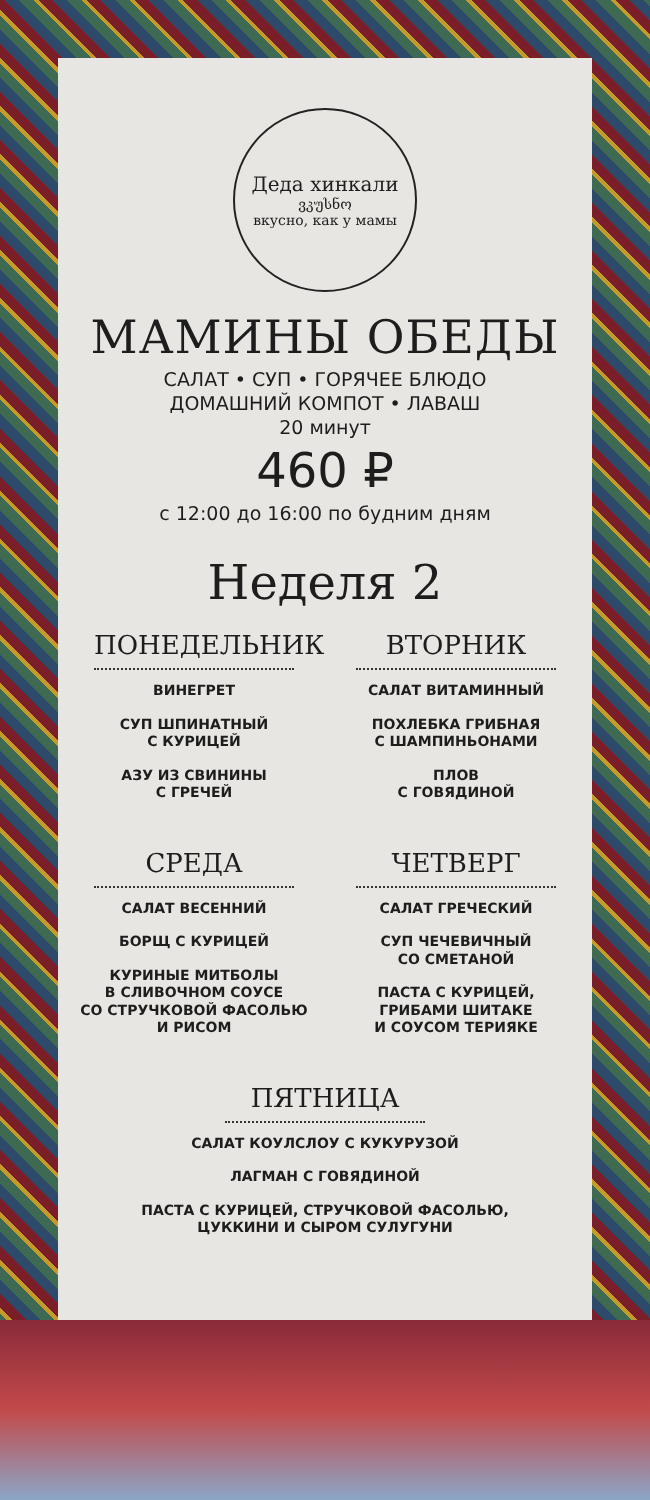Деда хинкали
ვკუსნო
вкусно, как у мамы
МАМИНЫ ОБЕДЫ
САЛАТ • СУП • ГОРЯЧЕЕ БЛЮДО
ДОМАШНИЙ КОМПОТ • ЛАВАШ
20 минут
460 ₽
с 12:00 до 16:00 по будним дням
Неделя 2
ПОНЕДЕЛЬНИК
ВИНЕГРЕТ
СУП ШПИНАТНЫЙ
С КУРИЦЕЙ
АЗУ ИЗ СВИНИНЫ
С ГРЕЧЕЙ
ВТОРНИК
САЛАТ ВИТАМИННЫЙ
ПОХЛЕБКА ГРИБНАЯ
С ШАМПИНЬОНАМИ
ПЛОВ
С ГОВЯДИНОЙ
СРЕДА
САЛАТ ВЕСЕННИЙ
БОРЩ С КУРИЦЕЙ
КУРИНЫЕ МИТБОЛЫ
В СЛИВОЧНОМ СОУСЕ
СО СТРУЧКОВОЙ ФАСОЛЬЮ
И РИСОМ
ЧЕТВЕРГ
САЛАТ ГРЕЧЕСКИЙ
СУП ЧЕЧЕВИЧНЫЙ
СО СМЕТАНОЙ
ПАСТА С КУРИЦЕЙ,
ГРИБАМИ ШИТАКЕ
И СОУСОМ ТЕРИЯКЕ
ПЯТНИЦА
САЛАТ КОУЛСЛОУ С КУКУРУЗОЙ
ЛАГМАН С ГОВЯДИНОЙ
ПАСТА С КУРИЦЕЙ, СТРУЧКОВОЙ ФАСОЛЬЮ,
ЦУККИНИ И СЫРОМ СУЛУГУНИ